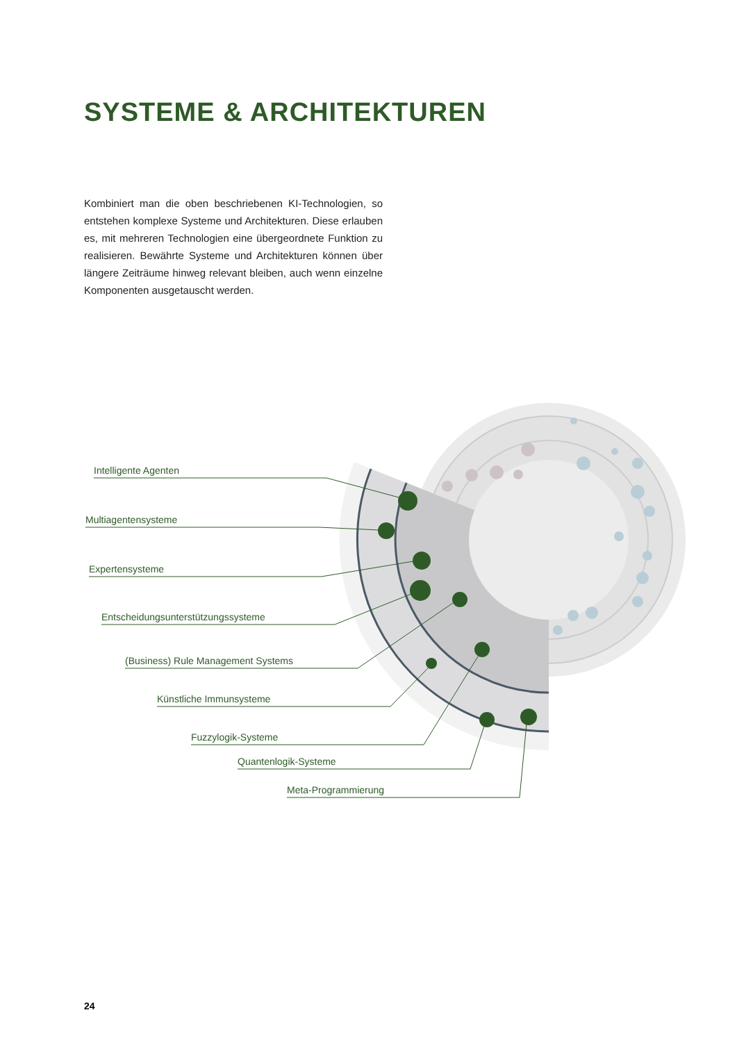SYSTEME & ARCHITEKTUREN
Kombiniert man die oben beschriebenen KI-Technologien, so entstehen komplexe Systeme und Architekturen. Diese erlauben es, mit mehreren Technologien eine übergeordnete Funktion zu realisieren. Bewährte Systeme und Architekturen können über längere Zeiträume hinweg relevant bleiben, auch wenn einzelne Komponenten ausgetauscht werden.
Intelligente Agenten
Multiagentensysteme
Expertensysteme
Entscheidungsunterstützungssysteme
(Business) Rule Management Systems
Künstliche Immunsysteme
Fuzzylogik-Systeme
Quantenlogik-Systeme
Meta-Programmierung
24